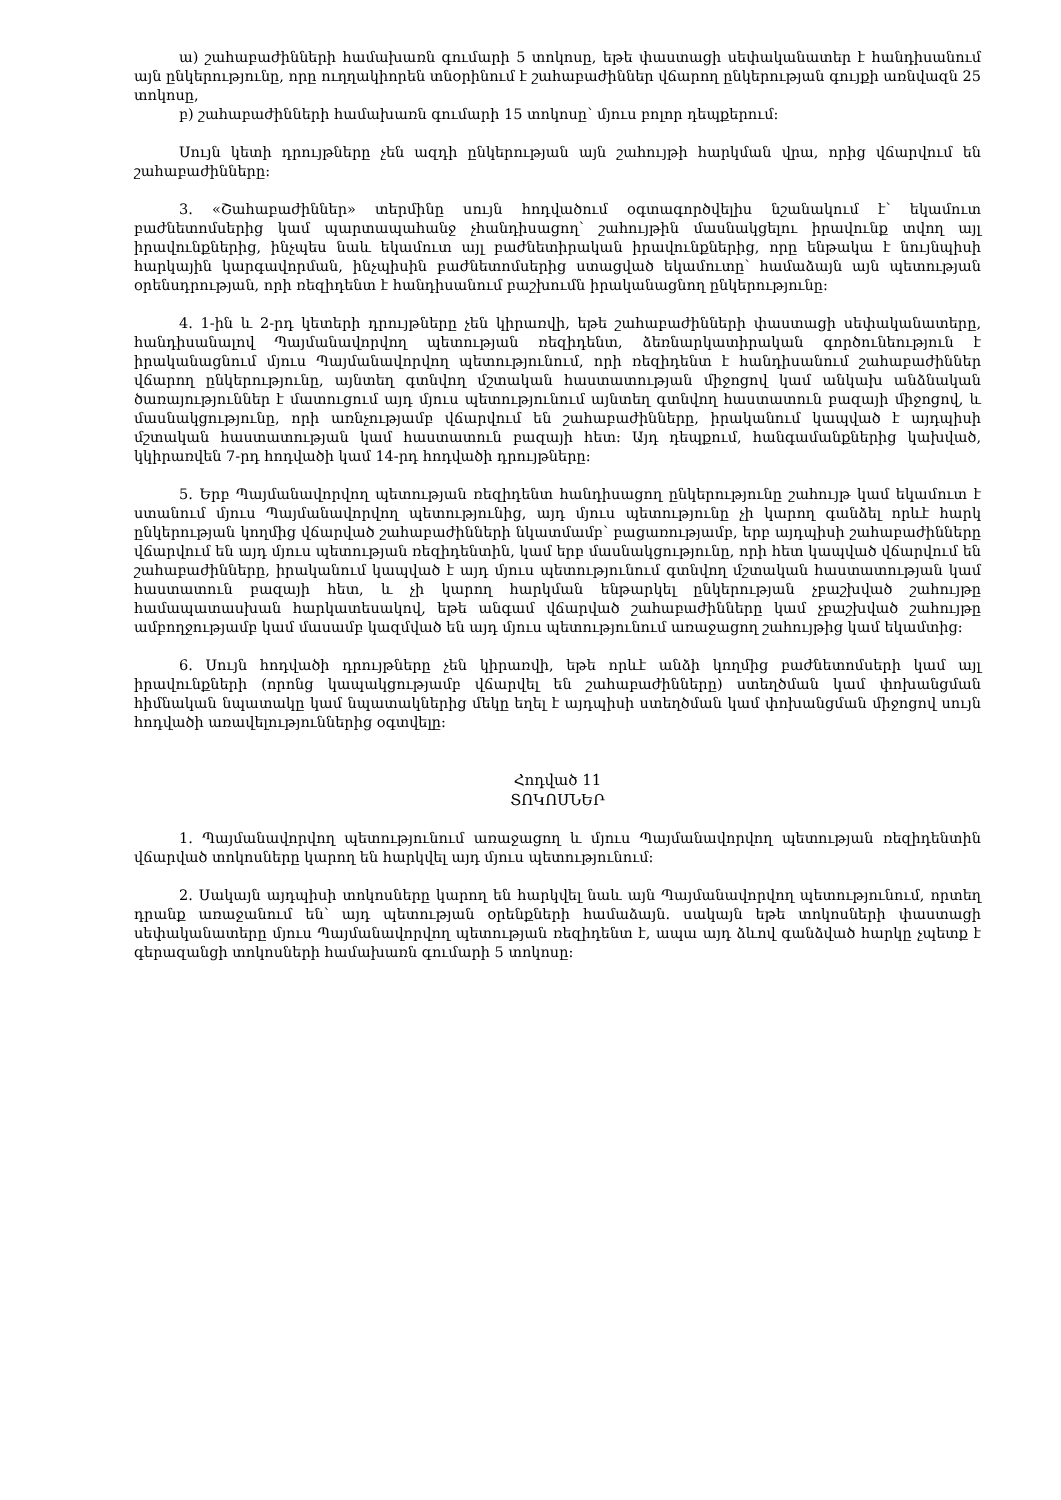ա) շահաբաժինների համախառն գումարի 5 տոկոսը, եթե փաստացի սեփականատեր է հանդիսանում այն ընկերությունը, որը ուղղակիորեն տնօրինում է շահաբաժիններ վճարող ընկերության գույքի առնվազն 25 տոկոսը,
բ) շահաբաժինների համախառն գումարի 15 տոկոսը՝ մյուս բոլոր դեպքերում:
Սույն կետի դրույթները չեն ազդի ընկերության այն շահույթի հարկման վրա, որից վճարվում են շահաբաժինները:
3. «Շահաբաժիններ» տերմինը սույն հոդվածում օգտագործվելիս նշանակում է՝ եկամուտ բաժնետոմսերից կամ պարտապահանջ չհանդիսացող՝ շահույթին մասնակցելու իրավունք տվող այլ իրավունքներից, ինչպես նաև եկամուտ այլ բաժնետիրական իրավունքներից, որը ենթակա է նույնպիսի հարկային կարգավորման, ինչպիսին բաժնետոմսերից ստացված եկամուտը՝ համաձայն այն պետության օրենսդրության, որի ռեզիդենտ է հանդիսանում բաշխումն իրականացնող ընկերությունը:
4. 1-ին և 2-րդ կետերի դրույթները չեն կիրառվի, եթե շահաբաժինների փաստացի սեփականատերը, հանդիսանալով Պայմանավորվող պետության ռեզիդենտ, ձեռնարկատիրական գործունեություն է իրականացնում մյուս Պայմանավորվող պետությունում, որի ռեզիդենտ է հանդիսանում շահաբաժիններ վճարող ընկերությունը, այնտեղ գտնվող մշտական հաստատության միջոցով կամ անկախ անձնական ծառայություններ է մատուցում այդ մյուս պետությունում այնտեղ գտնվող հաստատուն բազայի միջոցով, և մասնակցությունը, որի առնչությամբ վճարվում են շահաբաժինները, իրականում կապված է այդպիսի մշտական հաստատության կամ հաստատուն բազայի հետ: Այդ դեպքում, հանգամանքներից կախված, կկիրառվեն 7-րդ հոդվածի կամ 14-րդ հոդվածի դրույթները:
5. Երբ Պայմանավորվող պետության ռեզիդենտ հանդիսացող ընկերությունը շահույթ կամ եկամուտ է ստանում մյուս Պայմանավորվող պետությունից, այդ մյուս պետությունը չի կարող գանձել որևէ հարկ ընկերության կողմից վճարված շահաբաժինների նկատմամբ՝ բացառությամբ, երբ այդպիսի շահաբաժինները վճարվում են այդ մյուս պետության ռեզիդենտին, կամ երբ մասնակցությունը, որի հետ կապված վճարվում են շահաբաժինները, իրականում կապված է այդ մյուս պետությունում գտնվող մշտական հաստատության կամ հաստատուն բազայի հետ, և չի կարող հարկման ենթարկել ընկերության չբաշխված շահույթը համապատասխան հարկատեսակով, եթե անգամ վճարված շահաբաժինները կամ չբաշխված շահույթը ամբողջությամբ կամ մասամբ կազմված են այդ մյուս պետությունում առաջացող շահույթից կամ եկամտից:
6. Սույն հոդվածի դրույթները չեն կիրառվի, եթե որևէ անձի կողմից բաժնետոմսերի կամ այլ իրավունքների (որոնց կապակցությամբ վճարվել են շահաբաժինները) ստեղծման կամ փոխանցման հիմնական նպատակը կամ նպատակներից մեկը եղել է այդպիսի ստեղծման կամ փոխանցման միջոցով սույն հոդվածի առավելություններից օգտվելը:
Հոդված 11
ՏՈԿՈՍՆԵՐ
1. Պայմանավորվող պետությունում առաջացող և մյուս Պայմանավորվող պետության ռեզիդենտին վճարված տոկոսները կարող են հարկվել այդ մյուս պետությունում:
2. Սակայն այդպիսի տոկոսները կարող են հարկվել նաև այն Պայմանավորվող պետությունում, որտեղ դրանք առաջանում են՝ այդ պետության օրենքների համաձայն. սակայն եթե տոկոսների փաստացի սեփականատերը մյուս Պայմանավորվող պետության ռեզիդենտ է, ապա այդ ձևով գանձված հարկը չպետք է գերազանցի տոկոսների համախառն գումարի 5 տոկոսը: